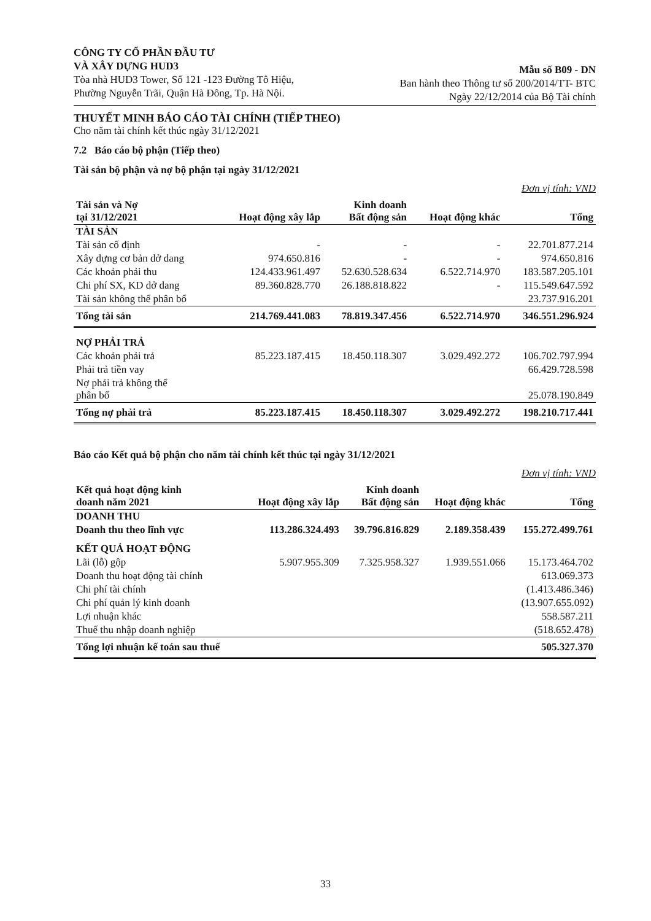CÔNG TY CỔ PHẦN ĐẦU TƯ
VÀ XÂY DỰNG HUD3
Tòa nhà HUD3 Tower, Số 121 -123 Đường Tô Hiệu,
Phường Nguyễn Trãi, Quận Hà Đông, Tp. Hà Nội.
Mẫu số B09 - DN
Ban hành theo Thông tư số 200/2014/TT- BTC
Ngày 22/12/2014 của Bộ Tài chính
THUYẾT MINH BÁO CÁO TÀI CHÍNH (TIẾP THEO)
Cho năm tài chính kết thúc ngày 31/12/2021
7.2 Báo cáo bộ phận (Tiếp theo)
Tài sản bộ phận và nợ bộ phận tại ngày 31/12/2021
Đơn vị tính: VND
| Tài sản và Nợ tại 31/12/2021 | Hoạt động xây lắp | Kinh doanh Bất động sản | Hoạt động khác | Tổng |
| --- | --- | --- | --- | --- |
| TÀI SẢN | | | | |
| Tài sản cố định | - | - | - | 22.701.877.214 |
| Xây dựng cơ bản dở dang | 974.650.816 | - | - | 974.650.816 |
| Các khoản phải thu | 124.433.961.497 | 52.630.528.634 | 6.522.714.970 | 183.587.205.101 |
| Chi phí SX, KD dở dang | 89.360.828.770 | 26.188.818.822 | - | 115.549.647.592 |
| Tài sản không thể phân bổ | | | | 23.737.916.201 |
| Tổng tài sản | 214.769.441.083 | 78.819.347.456 | 6.522.714.970 | 346.551.296.924 |
| NỢ PHẢI TRẢ | | | | |
| Các khoản phải trả | 85.223.187.415 | 18.450.118.307 | 3.029.492.272 | 106.702.797.994 |
| Phải trả tiền vay | | | | 66.429.728.598 |
| Nợ phải trả không thể phân bổ | | | | 25.078.190.849 |
| Tổng nợ phải trả | 85.223.187.415 | 18.450.118.307 | 3.029.492.272 | 198.210.717.441 |
Báo cáo Kết quả bộ phận cho năm tài chính kết thúc tại ngày 31/12/2021
Đơn vị tính: VND
| Kết quả hoạt động kinh doanh năm 2021 | Hoạt động xây lắp | Kinh doanh Bất động sản | Hoạt động khác | Tổng |
| --- | --- | --- | --- | --- |
| DOANH THU | | | | |
| Doanh thu theo lĩnh vực | 113.286.324.493 | 39.796.816.829 | 2.189.358.439 | 155.272.499.761 |
| KẾT QUẢ HOẠT ĐỘNG | | | | |
| Lãi (lỗ) gộp | 5.907.955.309 | 7.325.958.327 | 1.939.551.066 | 15.173.464.702 |
| Doanh thu hoạt động tài chính | | | | 613.069.373 |
| Chi phí tài chính | | | | (1.413.486.346) |
| Chi phí quản lý kinh doanh | | | | (13.907.655.092) |
| Lợi nhuận khác | | | | 558.587.211 |
| Thuế thu nhập doanh nghiệp | | | | (518.652.478) |
| Tổng lợi nhuận kế toán sau thuế | | | | 505.327.370 |
33